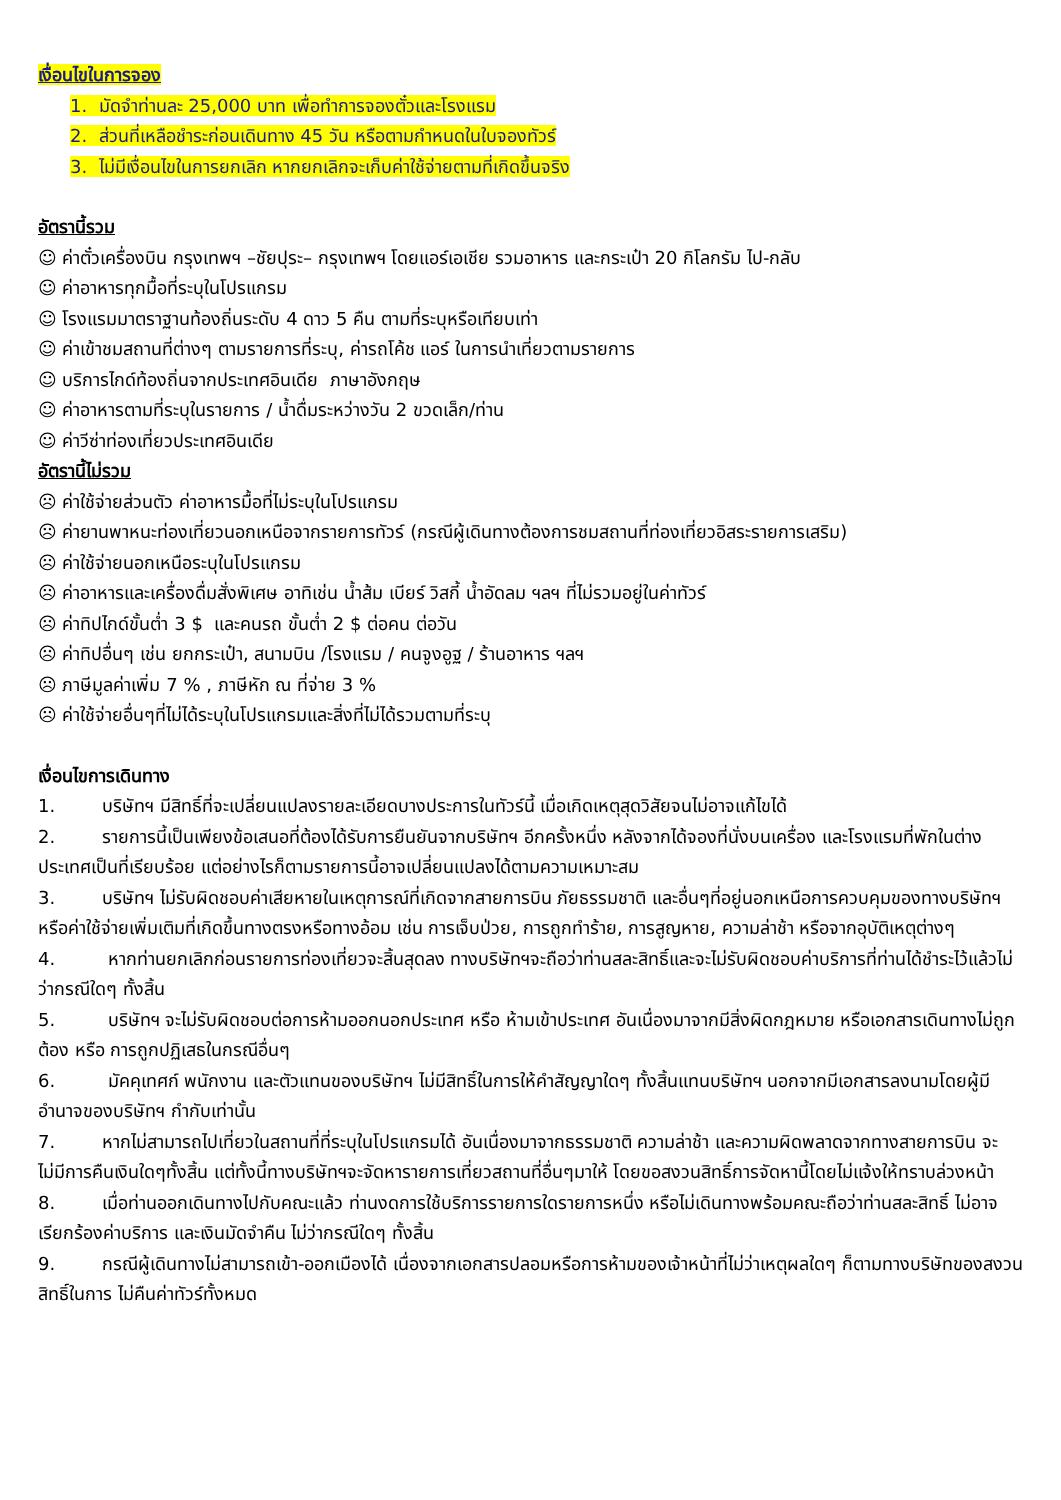เงื่อนไขในการจอง
1. มัดจำท่านละ 25,000 บาท เพื่อทำการจองตั๋วและโรงแรม
2. ส่วนที่เหลือชำระก่อนเดินทาง 45 วัน หรือตามกำหนดในใบจองทัวร์
3. ไม่มีเงื่อนไขในการยกเลิก หากยกเลิกจะเก็บค่าใช้จ่ายตามที่เกิดขึ้นจริง
อัตรานี้รวม
☺ ค่าตั๋วเครื่องบิน กรุงเทพฯ –ชัยปุระ– กรุงเทพฯ โดยแอร์เอเชีย รวมอาหาร และกระเป๋า 20 กิโลกรัม ไป-กลับ
☺ ค่าอาหารทุกมื้อที่ระบุในโปรแกรม
☺ โรงแรมมาตราฐานท้องถิ่นระดับ 4 ดาว 5 คืน ตามที่ระบุหรือเทียบเท่า
☺ ค่าเข้าชมสถานที่ต่างๆ ตามรายการที่ระบุ, ค่ารถโค้ช แอร์ ในการนำเที่ยวตามรายการ
☺ บริการไกด์ท้องถิ่นจากประเทศอินเดีย ภาษาอังกฤษ
☺ ค่าอาหารตามที่ระบุในรายการ / น้ำดื่มระหว่างวัน 2 ขวดเล็ก/ท่าน
☺ ค่าวีซ่าท่องเที่ยวประเทศอินเดีย
อัตรานี้ไม่รวม
☹ ค่าใช้จ่ายส่วนตัว ค่าอาหารมื้อที่ไม่ระบุในโปรแกรม
☹ ค่ายานพาหนะท่องเที่ยวนอกเหนือจากรายการทัวร์ (กรณีผู้เดินทางต้องการชมสถานที่ท่องเที่ยวอิสระรายการเสริม)
☹ ค่าใช้จ่ายนอกเหนือระบุในโปรแกรม
☹ ค่าอาหารและเครื่องดื่มสั่งพิเศษ อาทิเช่น น้ำส้ม เบียร์ วิสกี้ น้ำอัดลม ฯลฯ ที่ไม่รวมอยู่ในค่าทัวร์
☹ ค่าทิปไกด์ขั้นต่ำ 3 $ และคนรถ ขั้นต่ำ 2 $ ต่อคน ต่อวัน
☹ ค่าทิปอื่นๆ เช่น ยกกระเป๋า, สนามบิน /โรงแรม / คนจูงอูฐ / ร้านอาหาร ฯลฯ
☹ ภาษีมูลค่าเพิ่ม 7 % , ภาษีหัก ณ ที่จ่าย 3 %
☹ ค่าใช้จ่ายอื่นๆที่ไม่ได้ระบุในโปรแกรมและสิ่งที่ไม่ได้รวมตามที่ระบุ
เงื่อนไขการเดินทาง
1. บริษัทฯ มีสิทธิ์ที่จะเปลี่ยนแปลงรายละเอียดบางประการในทัวร์นี้ เมื่อเกิดเหตุสุดวิสัยจนไม่อาจแก้ไขได้
2. รายการนี้เป็นเพียงข้อเสนอที่ต้องได้รับการยืนยันจากบริษัทฯ อีกครั้งหนึ่ง หลังจากได้จองที่นั่งบนเครื่อง และโรงแรมที่พักในต่างประเทศเป็นที่เรียบร้อย แต่อย่างไรก็ตามรายการนี้อาจเปลี่ยนแปลงได้ตามความเหมาะสม
3. บริษัทฯ ไม่รับผิดชอบค่าเสียหายในเหตุการณ์ที่เกิดจากสายการบิน ภัยธรรมชาติ และอื่นๆที่อยู่นอกเหนือการควบคุมของทางบริษัทฯหรือค่าใช้จ่ายเพิ่มเติมที่เกิดขึ้นทางตรงหรือทางอ้อม เช่น การเจ็บป่วย, การถูกทำร้าย, การสูญหาย, ความล่าช้า หรือจากอุบัติเหตุต่างๆ
4. หากท่านยกเลิกก่อนรายการท่องเที่ยวจะสิ้นสุดลง ทางบริษัทฯจะถือว่าท่านสละสิทธิ์และจะไม่รับผิดชอบค่าบริการที่ท่านได้ชำระไว้แล้วไม่ว่ากรณีใดๆ ทั้งสิ้น
5. บริษัทฯ จะไม่รับผิดชอบต่อการห้ามออกนอกประเทศ หรือ ห้ามเข้าประเทศ อันเนื่องมาจากมีสิ่งผิดกฎหมาย หรือเอกสารเดินทางไม่ถูกต้อง หรือ การถูกปฏิเสธในกรณีอื่นๆ
6. มัคคุเทศก์ พนักงาน และตัวแทนของบริษัทฯ ไม่มีสิทธิ์ในการให้คำสัญญาใดๆ ทั้งสิ้นแทนบริษัทฯ นอกจากมีเอกสารลงนามโดยผู้มีอำนาจของบริษัทฯ กำกับเท่านั้น
7. หากไม่สามารถไปเที่ยวในสถานที่ที่ระบุในโปรแกรมได้ อันเนื่องมาจากธรรมชาติ ความล่าช้า และความผิดพลาดจากทางสายการบิน จะไม่มีการคืนเงินใดๆทั้งสิ้น แต่ทั้งนี้ทางบริษัทฯจะจัดหารายการเที่ยวสถานที่อื่นๆมาให้ โดยขอสงวนสิทธิ์การจัดหานี้โดยไม่แจ้งให้ทราบล่วงหน้า
8. เมื่อท่านออกเดินทางไปกับคณะแล้ว ท่านงดการใช้บริการรายการใดรายการหนึ่ง หรือไม่เดินทางพร้อมคณะถือว่าท่านสละสิทธิ์ ไม่อาจเรียกร้องค่าบริการ และเงินมัดจำคืน ไม่ว่ากรณีใดๆ ทั้งสิ้น
9. กรณีผู้เดินทางไม่สามารถเข้า-ออกเมืองได้ เนื่องจากเอกสารปลอมหรือการห้ามของเจ้าหน้าที่ไม่ว่าเหตุผลใดๆ ก็ตามทางบริษัทของสงวนสิทธิ์ในการ ไม่คืนค่าทัวร์ทั้งหมด